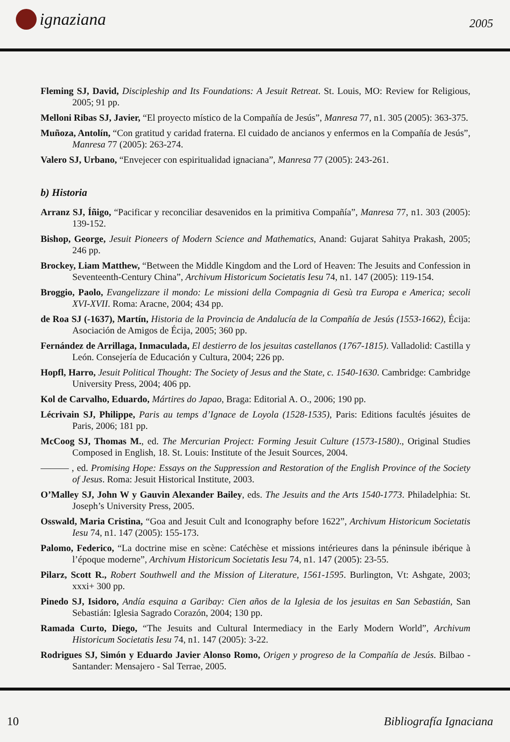ignaziana 2005
Fleming SJ, David, Discipleship and Its Foundations: A Jesuit Retreat. St. Louis, MO: Review for Religious, 2005; 91 pp.
Melloni Ribas SJ, Javier, “El proyecto místico de la Compañía de Jesús”, Manresa 77, n1. 305 (2005): 363-375.
Muñoza, Antolín, “Con gratitud y caridad fraterna. El cuidado de ancianos y enfermos en la Compañía de Jesús”, Manresa 77 (2005): 263-274.
Valero SJ, Urbano, “Envejecer con espiritualidad ignaciana”, Manresa 77 (2005): 243-261.
b) Historia
Arranz SJ, Íñigo, “Pacificar y reconciliar desavenidos en la primitiva Compañía”, Manresa 77, n1. 303 (2005): 139-152.
Bishop, George, Jesuit Pioneers of Modern Science and Mathematics, Anand: Gujarat Sahitya Prakash, 2005; 246 pp.
Brockey, Liam Matthew, “Between the Middle Kingdom and the Lord of Heaven: The Jesuits and Confession in Seventeenth-Century China”, Archivum Historicum Societatis Iesu 74, n1. 147 (2005): 119-154.
Broggio, Paolo, Evangelizzare il mondo: Le missioni della Compagnia di Gesù tra Europa e America; secoli XVI-XVII. Roma: Aracne, 2004; 434 pp.
de Roa SJ (-1637), Martín, Historia de la Provincia de Andalucía de la Compañía de Jesús (1553-1662), Écija: Asociación de Amigos de Écija, 2005; 360 pp.
Fernández de Arrillaga, Inmaculada, El destierro de los jesuitas castellanos (1767-1815). Valladolid: Castilla y León. Consejería de Educación y Cultura, 2004; 226 pp.
Hopfl, Harro, Jesuit Political Thought: The Society of Jesus and the State, c. 1540-1630. Cambridge: Cambridge University Press, 2004; 406 pp.
Kol de Carvalho, Eduardo, Mártires do Japao, Braga: Editorial A. O., 2006; 190 pp.
Lécrivain SJ, Philippe, Paris au temps d’Ignace de Loyola (1528-1535), Paris: Editions facultés jésuites de Paris, 2006; 181 pp.
McCoog SJ, Thomas M., ed. The Mercurian Project: Forming Jesuit Culture (1573-1580)., Original Studies Composed in English, 18. St. Louis: Institute of the Jesuit Sources, 2004.
——— , ed. Promising Hope: Essays on the Suppression and Restoration of the English Province of the Society of Jesus. Roma: Jesuit Historical Institute, 2003.
O’Malley SJ, John W y Gauvin Alexander Bailey, eds. The Jesuits and the Arts 1540-1773. Philadelphia: St. Joseph’s University Press, 2005.
Osswald, Maria Cristina, “Goa and Jesuit Cult and Iconography before 1622”, Archivum Historicum Societatis Iesu 74, n1. 147 (2005): 155-173.
Palomo, Federico, “La doctrine mise en scène: Catéchèse et missions intérieures dans la péninsule ibérique à l’époque moderne”, Archivum Historicum Societatis Iesu 74, n1. 147 (2005): 23-55.
Pilarz, Scott R., Robert Southwell and the Mission of Literature, 1561-1595. Burlington, Vt: Ashgate, 2003; xxxi+ 300 pp.
Pinedo SJ, Isidoro, Andía esquina a Garibay: Cien años de la Iglesia de los jesuitas en San Sebastián, San Sebastián: Iglesia Sagrado Corazón, 2004; 130 pp.
Ramada Curto, Diego, “The Jesuits and Cultural Intermediacy in the Early Modern World”, Archivum Historicum Societatis Iesu 74, n1. 147 (2005): 3-22.
Rodrigues SJ, Simón y Eduardo Javier Alonso Romo, Origen y progreso de la Compañía de Jesús. Bilbao - Santander: Mensajero - Sal Terrae, 2005.
10 Bibliografía Ignaciana